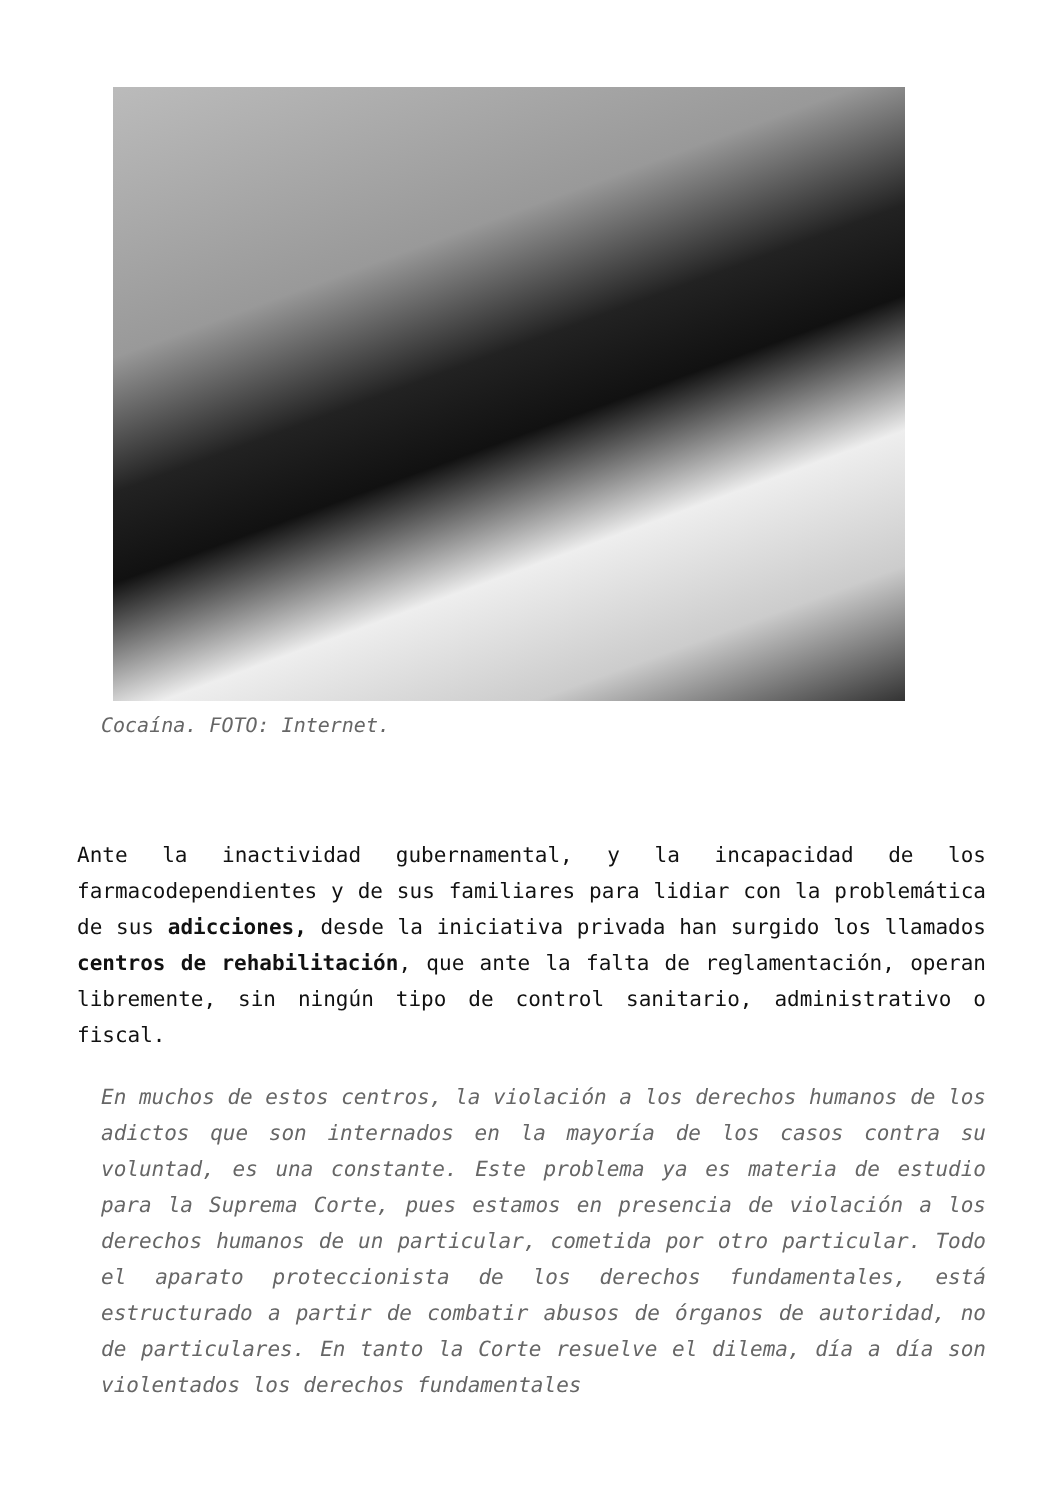Cocaína. FOTO: Internet.
Ante la inactividad gubernamental, y la incapacidad de los farmacodependientes y de sus familiares para lidiar con la problemática de sus adicciones, desde la iniciativa privada han surgido los llamados centros de rehabilitación, que ante la falta de reglamentación, operan libremente, sin ningún tipo de control sanitario, administrativo o fiscal.
En muchos de estos centros, la violación a los derechos humanos de los adictos que son internados en la mayoría de los casos contra su voluntad, es una constante. Este problema ya es materia de estudio para la Suprema Corte, pues estamos en presencia de violación a los derechos humanos de un particular, cometida por otro particular. Todo el aparato proteccionista de los derechos fundamentales, está estructurado a partir de combatir abusos de órganos de autoridad, no de particulares. En tanto la Corte resuelve el dilema, día a día son violentados los derechos fundamentales